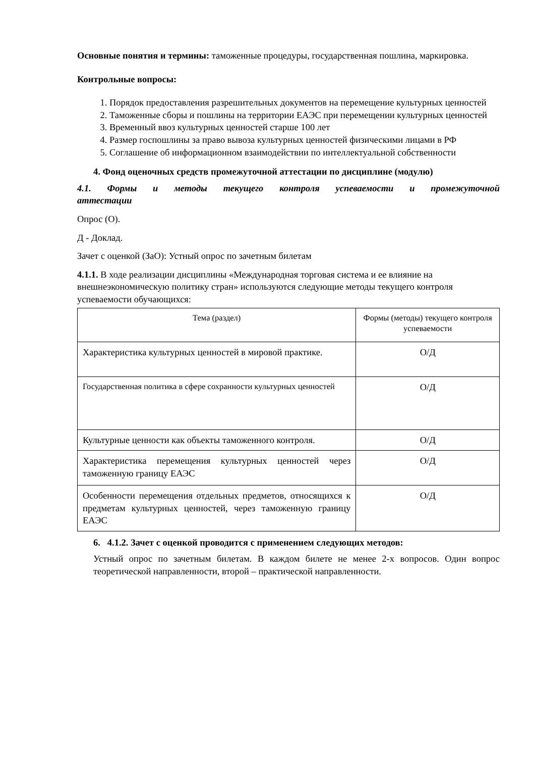Основные понятия и термины: таможенные процедуры, государственная пошлина, маркировка.
Контрольные вопросы:
1. Порядок предоставления разрешительных документов на перемещение культурных ценностей
2. Таможенные сборы и пошлины на территории ЕАЭС при перемещении культурных ценностей
3. Временный ввоз культурных ценностей старше 100 лет
4. Размер госпошлины за право вывоза культурных ценностей физическими лицами в РФ
5. Соглашение об информационном взаимодействии по интеллектуальной собственности
4. Фонд оценочных средств промежуточной аттестации по дисциплине (модулю)
4.1. Формы и методы текущего контроля успеваемости и промежуточной
аттестации
Опрос (О).
Д - Доклад.
Зачет с оценкой (ЗаО): Устный опрос по зачетным билетам
4.1.1. В ходе реализации дисциплины «Международная торговая система и ее влияние на внешнеэкономическую политику стран» используются следующие методы текущего контроля успеваемости обучающихся:
| Тема (раздел) | Формы (методы) текущего контроля успеваемости |
| --- | --- |
| Характеристика культурных ценностей в мировой практике. | О/Д |
| Государственная политика в сфере сохранности культурных ценностей | О/Д |
| Культурные ценности как объекты таможенного контроля. | О/Д |
| Характеристика перемещения культурных ценностей через таможенную границу ЕАЭС | О/Д |
| Особенности перемещения отдельных предметов, относящихся к предметам культурных ценностей, через таможенную границу ЕАЭС | О/Д |
6. 4.1.2. Зачет с оценкой проводится с применением следующих методов:
Устный опрос по зачетным билетам. В каждом билете не менее 2-х вопросов. Один вопрос теоретической направленности, второй – практической направленности.